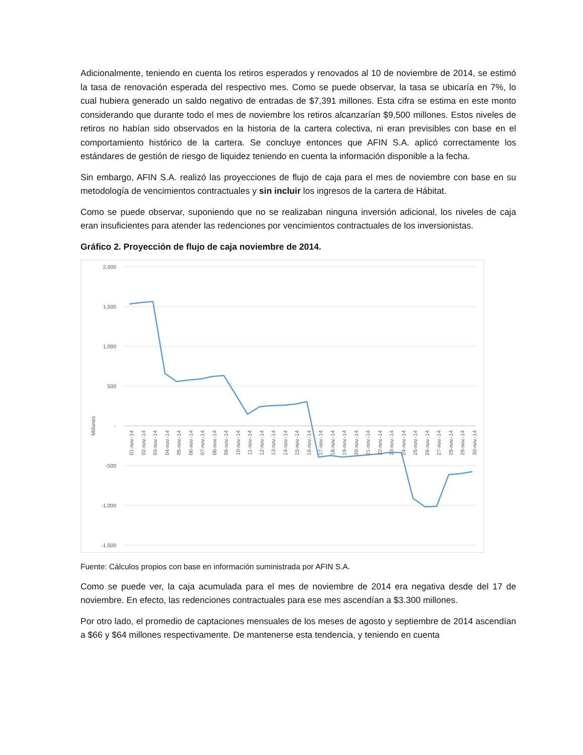Adicionalmente, teniendo en cuenta los retiros esperados y renovados al 10 de noviembre de 2014, se estimó la tasa de renovación esperada del respectivo mes. Como se puede observar, la tasa se ubicaría en 7%, lo cual hubiera generado un saldo negativo de entradas de $7,391 millones. Esta cifra se estima en este monto considerando que durante todo el mes de noviembre los retiros alcanzarían $9,500 millones. Estos niveles de retiros no habían sido observados en la historia de la cartera colectiva, ni eran previsibles con base en el comportamiento histórico de la cartera. Se concluye entonces que AFIN S.A. aplicó correctamente los estándares de gestión de riesgo de liquidez teniendo en cuenta la información disponible a la fecha.
Sin embargo, AFIN S.A. realizó las proyecciones de flujo de caja para el mes de noviembre con base en su metodología de vencimientos contractuales y sin incluir los ingresos de la cartera de Hábitat.
Como se puede observar, suponiendo que no se realizaban ninguna inversión adicional, los niveles de caja eran insuficientes para atender las redenciones por vencimientos contractuales de los inversionistas.
Gráfico 2. Proyección de flujo de caja noviembre de 2014.
2,000
1,500
1,000
500
-
-500
-1,000
-1,500
Millones
01-nov.-14
02-nov.-14
03-nov.-14
04-nov.-14
05-nov.-14
06-nov.-14
07-nov.-14
08-nov.-14
09-nov.-14
10-nov.-14
11-nov.-14
12-nov.-14
13-nov.-14
14-nov.-14
15-nov.-14
16-nov.-14
17-nov.-14
18-nov.-14
19-nov.-14
20-nov.-14
21-nov.-14
22-nov.-14
23-nov.-14
24-nov.-14
25-nov.-14
26-nov.-14
27-nov.-14
28-nov.-14
29-nov.-14
30-nov.-14
Fuente: Cálculos propios con base en información suministrada por AFIN S.A.
Como se puede ver, la caja acumulada para el mes de noviembre de 2014 era negativa desde del 17 de noviembre. En efecto, las redenciones contractuales para ese mes ascendían a $3.300 millones.
Por otro lado, el promedio de captaciones mensuales de los meses de agosto y septiembre de 2014 ascendían a $66 y $64 millones respectivamente. De mantenerse esta tendencia, y teniendo en cuenta